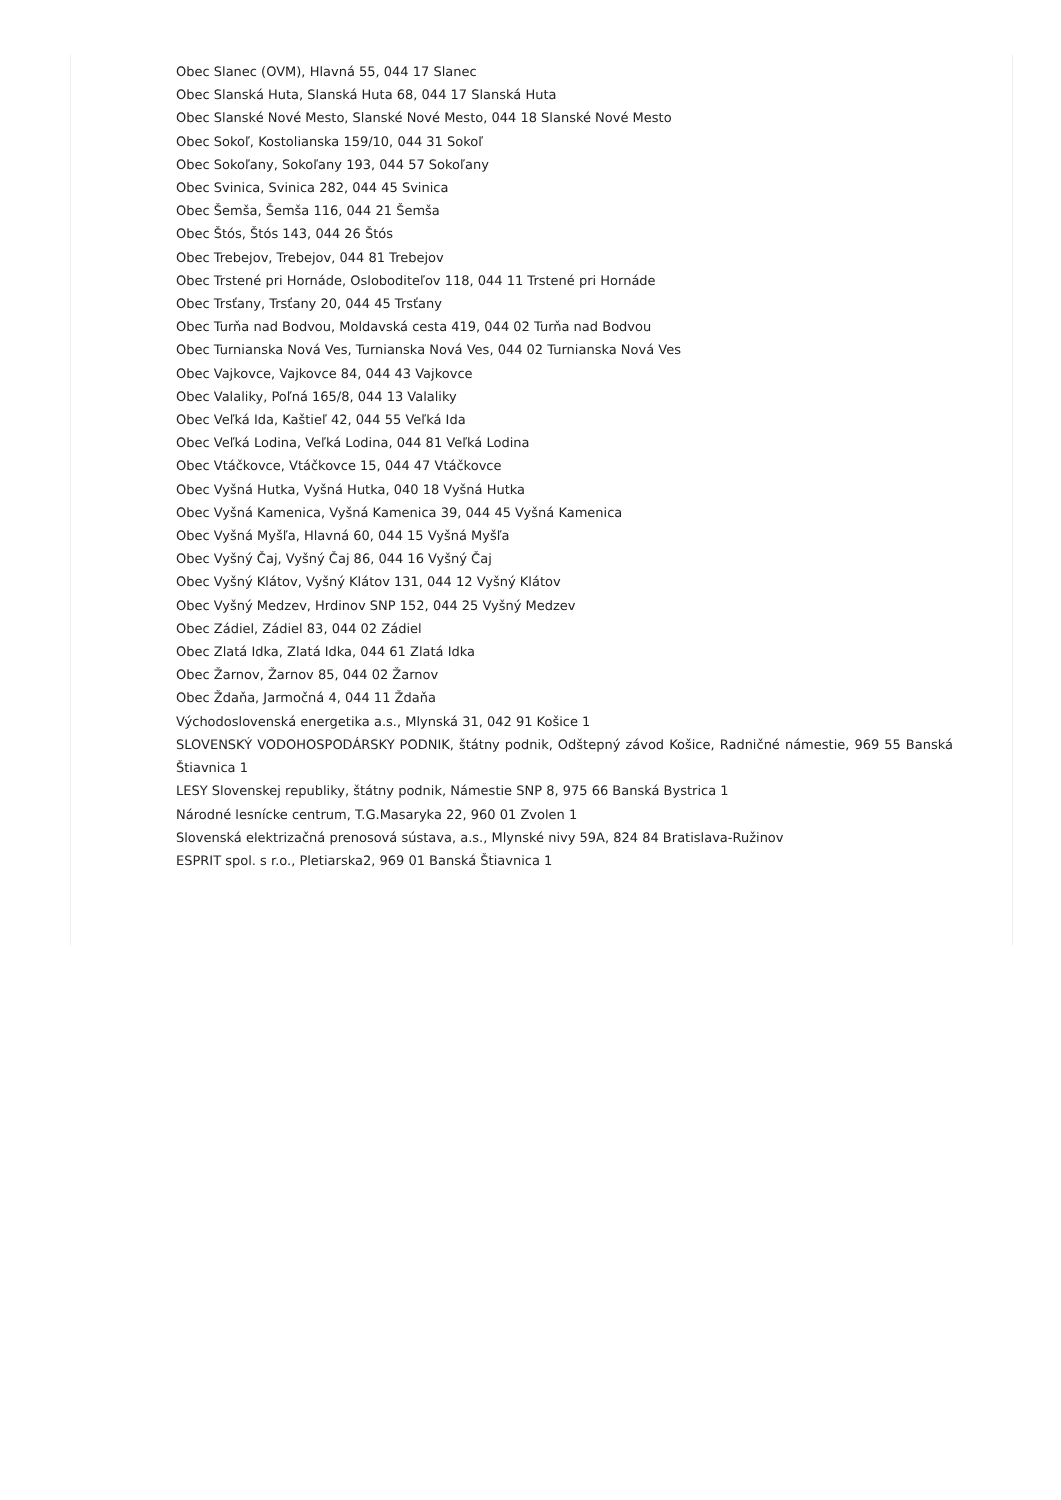Obec Slanec (OVM), Hlavná 55, 044 17 Slanec
Obec Slanská Huta, Slanská Huta 68, 044 17 Slanská Huta
Obec Slanské Nové Mesto, Slanské Nové Mesto, 044 18 Slanské Nové Mesto
Obec Sokoľ, Kostolianska 159/10, 044 31 Sokoľ
Obec Sokoľany, Sokoľany 193, 044 57 Sokoľany
Obec Svinica, Svinica 282, 044 45 Svinica
Obec Šemša, Šemša 116, 044 21 Šemša
Obec Štós, Štós 143, 044 26 Štós
Obec Trebejov, Trebejov, 044 81 Trebejov
Obec Trstené pri Hornáde, Osloboditeľov 118, 044 11 Trstené pri Hornáde
Obec Trsťany, Trsťany 20, 044 45 Trsťany
Obec Turňa nad Bodvou, Moldavská cesta 419, 044 02 Turňa nad Bodvou
Obec Turnianska Nová Ves, Turnianska Nová Ves, 044 02 Turnianska Nová Ves
Obec Vajkovce, Vajkovce 84, 044 43 Vajkovce
Obec Valaliky, Poľná 165/8, 044 13 Valaliky
Obec Veľká Ida, Kaštieľ 42, 044 55 Veľká Ida
Obec Veľká Lodina, Veľká Lodina, 044 81 Veľká Lodina
Obec Vtáčkovce, Vtáčkovce 15, 044 47 Vtáčkovce
Obec Vyšná Hutka, Vyšná Hutka, 040 18 Vyšná Hutka
Obec Vyšná Kamenica, Vyšná Kamenica 39, 044 45 Vyšná Kamenica
Obec Vyšná Myšľa, Hlavná 60, 044 15 Vyšná Myšľa
Obec Vyšný Čaj, Vyšný Čaj 86, 044 16 Vyšný Čaj
Obec Vyšný Klátov, Vyšný Klátov 131, 044 12 Vyšný Klátov
Obec Vyšný Medzev, Hrdinov SNP 152, 044 25 Vyšný Medzev
Obec Zádiel, Zádiel 83, 044 02 Zádiel
Obec Zlatá Idka, Zlatá Idka, 044 61 Zlatá Idka
Obec Žarnov, Žarnov 85, 044 02 Žarnov
Obec Ždaňa, Jarmočná 4, 044 11 Ždaňa
Východoslovenská energetika a.s., Mlynská 31, 042 91 Košice 1
SLOVENSKÝ VODOHOSPODÁRSKY PODNIK, štátny podnik, Odštepný závod Košice, Radničné námestie, 969 55 Banská Štiavnica 1
LESY Slovenskej republiky, štátny podnik, Námestie SNP 8, 975 66 Banská Bystrica 1
Národné lesnícke centrum, T.G.Masaryka 22, 960 01 Zvolen 1
Slovenská elektrizačná prenosová sústava, a.s., Mlynské nivy 59A, 824 84 Bratislava-Ružinov
ESPRIT spol. s r.o., Pletiarska2, 969 01 Banská Štiavnica 1